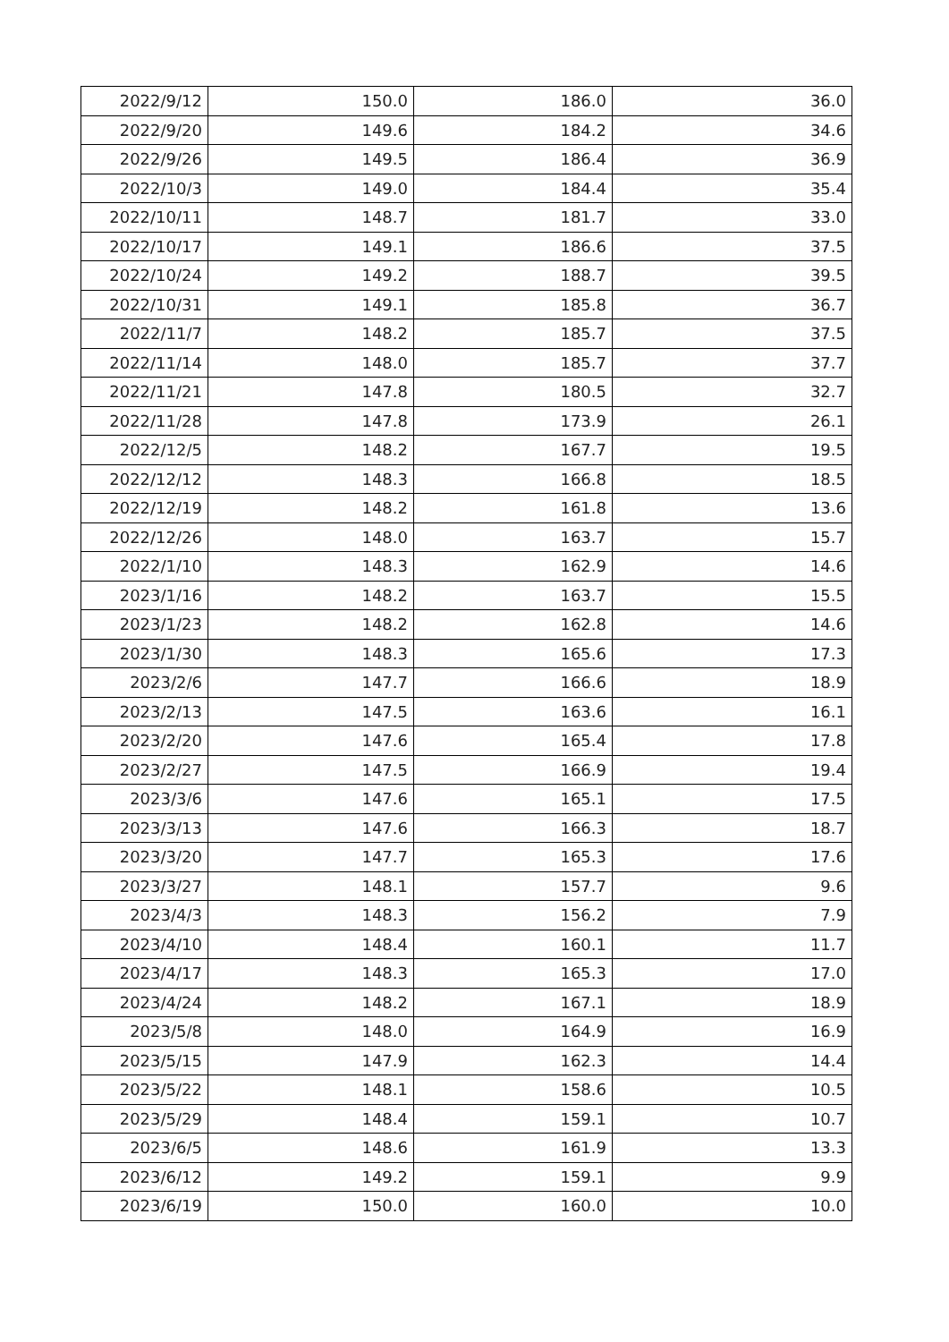| 2022/9/12 | 150.0 | 186.0 | 36.0 |
| 2022/9/20 | 149.6 | 184.2 | 34.6 |
| 2022/9/26 | 149.5 | 186.4 | 36.9 |
| 2022/10/3 | 149.0 | 184.4 | 35.4 |
| 2022/10/11 | 148.7 | 181.7 | 33.0 |
| 2022/10/17 | 149.1 | 186.6 | 37.5 |
| 2022/10/24 | 149.2 | 188.7 | 39.5 |
| 2022/10/31 | 149.1 | 185.8 | 36.7 |
| 2022/11/7 | 148.2 | 185.7 | 37.5 |
| 2022/11/14 | 148.0 | 185.7 | 37.7 |
| 2022/11/21 | 147.8 | 180.5 | 32.7 |
| 2022/11/28 | 147.8 | 173.9 | 26.1 |
| 2022/12/5 | 148.2 | 167.7 | 19.5 |
| 2022/12/12 | 148.3 | 166.8 | 18.5 |
| 2022/12/19 | 148.2 | 161.8 | 13.6 |
| 2022/12/26 | 148.0 | 163.7 | 15.7 |
| 2022/1/10 | 148.3 | 162.9 | 14.6 |
| 2023/1/16 | 148.2 | 163.7 | 15.5 |
| 2023/1/23 | 148.2 | 162.8 | 14.6 |
| 2023/1/30 | 148.3 | 165.6 | 17.3 |
| 2023/2/6 | 147.7 | 166.6 | 18.9 |
| 2023/2/13 | 147.5 | 163.6 | 16.1 |
| 2023/2/20 | 147.6 | 165.4 | 17.8 |
| 2023/2/27 | 147.5 | 166.9 | 19.4 |
| 2023/3/6 | 147.6 | 165.1 | 17.5 |
| 2023/3/13 | 147.6 | 166.3 | 18.7 |
| 2023/3/20 | 147.7 | 165.3 | 17.6 |
| 2023/3/27 | 148.1 | 157.7 | 9.6 |
| 2023/4/3 | 148.3 | 156.2 | 7.9 |
| 2023/4/10 | 148.4 | 160.1 | 11.7 |
| 2023/4/17 | 148.3 | 165.3 | 17.0 |
| 2023/4/24 | 148.2 | 167.1 | 18.9 |
| 2023/5/8 | 148.0 | 164.9 | 16.9 |
| 2023/5/15 | 147.9 | 162.3 | 14.4 |
| 2023/5/22 | 148.1 | 158.6 | 10.5 |
| 2023/5/29 | 148.4 | 159.1 | 10.7 |
| 2023/6/5 | 148.6 | 161.9 | 13.3 |
| 2023/6/12 | 149.2 | 159.1 | 9.9 |
| 2023/6/19 | 150.0 | 160.0 | 10.0 |